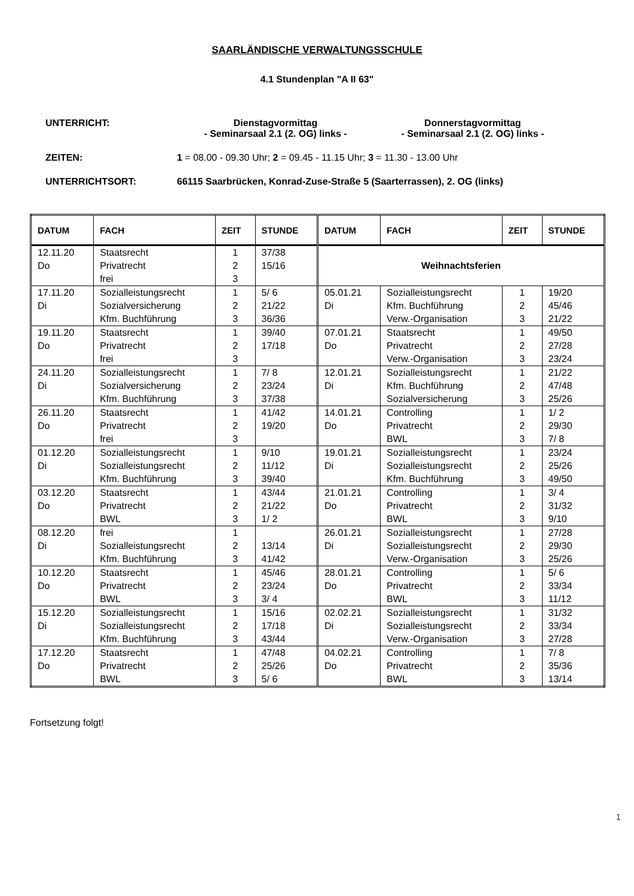SAARLÄNDISCHE VERWALTUNGSSCHULE
4.1 Stundenplan "A II 63"
UNTERRICHT: Dienstagvormittag
- Seminarsaal 2.1 (2. OG) links -
Donnerstagvormittag
- Seminarsaal 2.1 (2. OG) links -
ZEITEN: 1 = 08.00 - 09.30 Uhr; 2 = 09.45 - 11.15 Uhr; 3 = 11.30 - 13.00 Uhr
UNTERRICHTSORT: 66115 Saarbrücken, Konrad-Zuse-Straße 5 (Saarterrassen), 2. OG (links)
| DATUM | FACH | ZEIT | STUNDE | DATUM | FACH | ZEIT | STUNDE |
| --- | --- | --- | --- | --- | --- | --- | --- |
| 12.11.20 Do | Staatsrecht Privatrecht frei | 1 2 3 | 37/38 15/16 | Weihnachtsferien | | | |
| 17.11.20 Di | Sozialleistungsrecht Sozialversicherung Kfm. Buchführung | 1 2 3 | 5/ 6 21/22 36/36 | 05.01.21 Di | Sozialleistungsrecht Kfm. Buchführung Verw.-Organisation | 1 2 3 | 19/20 45/46 21/22 |
| 19.11.20 Do | Staatsrecht Privatrecht frei | 1 2 3 | 39/40 17/18 | 07.01.21 Do | Staatsrecht Privatrecht Verw.-Organisation | 1 2 3 | 49/50 27/28 23/24 |
| 24.11.20 Di | Sozialleistungsrecht Sozialversicherung Kfm. Buchführung | 1 2 3 | 7/ 8 23/24 37/38 | 12.01.21 Di | Sozialleistungsrecht Kfm. Buchführung Sozialversicherung | 1 2 3 | 21/22 47/48 25/26 |
| 26.11.20 Do | Staatsrecht Privatrecht frei | 1 2 3 | 41/42 19/20 | 14.01.21 Do | Controlling Privatrecht BWL | 1 2 3 | 1/ 2 29/30 7/ 8 |
| 01.12.20 Di | Sozialleistungsrecht Sozialleistungsrecht Kfm. Buchführung | 1 2 3 | 9/10 11/12 39/40 | 19.01.21 Di | Sozialleistungsrecht Sozialleistungsrecht Kfm. Buchführung | 1 2 3 | 23/24 25/26 49/50 |
| 03.12.20 Do | Staatsrecht Privatrecht BWL | 1 2 3 | 43/44 21/22 1/ 2 | 21.01.21 Do | Controlling Privatrecht BWL | 1 2 3 | 3/ 4 31/32 9/10 |
| 08.12.20 Di | frei Sozialleistungsrecht Kfm. Buchführung | 1 2 3 | 13/14 41/42 | 26.01.21 Di | Sozialleistungsrecht Sozialleistungsrecht Verw.-Organisation | 1 2 3 | 27/28 29/30 25/26 |
| 10.12.20 Do | Staatsrecht Privatrecht BWL | 1 2 3 | 45/46 23/24 3/ 4 | 28.01.21 Do | Controlling Privatrecht BWL | 1 2 3 | 5/ 6 33/34 11/12 |
| 15.12.20 Di | Sozialleistungsrecht Sozialleistungsrecht Kfm. Buchführung | 1 2 3 | 15/16 17/18 43/44 | 02.02.21 Di | Sozialleistungsrecht Sozialleistungsrecht Verw.-Organisation | 1 2 3 | 31/32 33/34 27/28 |
| 17.12.20 Do | Staatsrecht Privatrecht BWL | 1 2 3 | 47/48 25/26 5/ 6 | 04.02.21 Do | Controlling Privatrecht BWL | 1 2 3 | 7/ 8 35/36 13/14 |
Fortsetzung folgt!
1